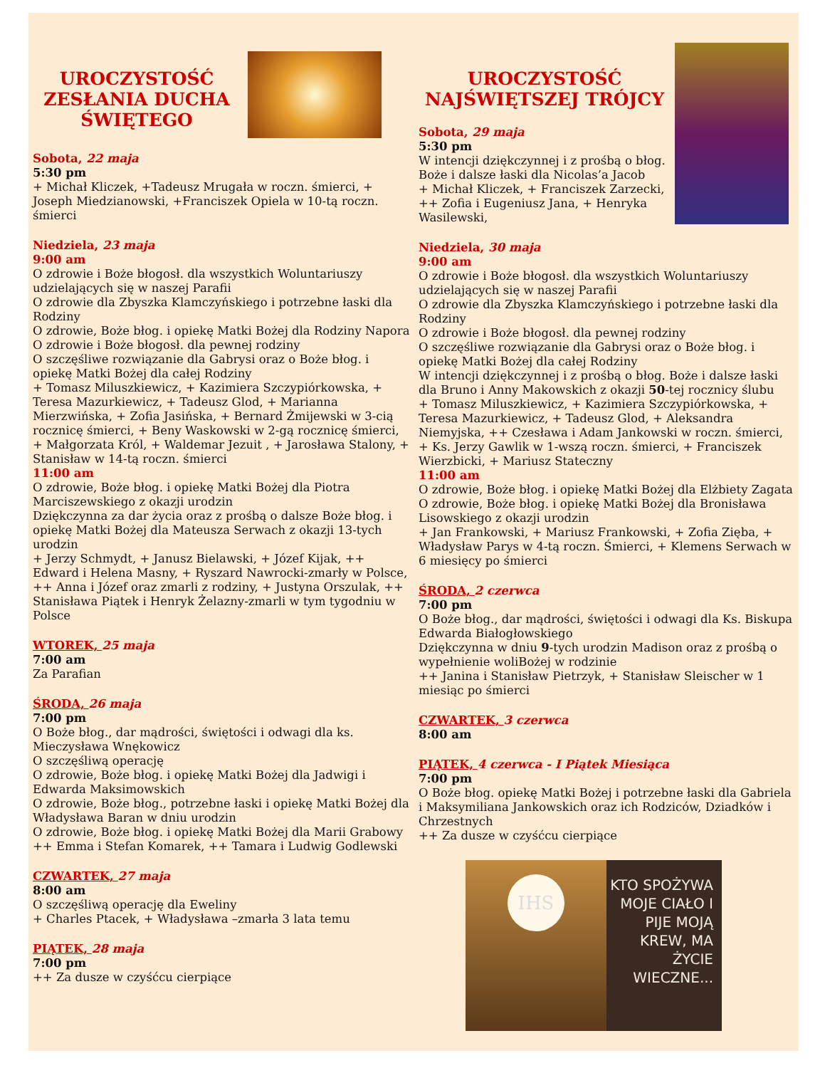UROCZYSTOŚĆ
ZESŁANIA DUCHA
ŚWIĘTEGO
Sobota, 22 maja
5:30 pm
+ Michał Kliczek, +Tadeusz Mrugała w roczn. śmierci, + Joseph Miedzianowski, +Franciszek Opiela w 10-tą roczn. śmierci
Niedziela, 23 maja
9:00 am
O zdrowie i Boże błogosł. dla wszystkich Woluntariuszy udzielających się w naszej Parafii
O zdrowie dla Zbyszka Klamczyńskiego i potrzebne łaski dla Rodziny
O zdrowie, Boże błog. i opiekę Matki Bożej dla Rodziny Napora
O zdrowie i Boże błogosł. dla pewnej rodziny
O szczęśliwe rozwiązanie dla Gabrysi oraz o Boże błog. i opiekę Matki Bożej dla całej Rodziny
+ Tomasz Miluszkiewicz, + Kazimiera Szczypiórkowska, + Teresa Mazurkiewicz, + Tadeusz Glod, + Marianna Mierzwińska, + Zofia Jasińska, + Bernard Żmijewski w 3-cią rocznicę śmierci, + Beny Waskowski w 2-gą rocznicę śmierci, + Małgorzata Król, + Waldemar Jezuit , + Jarosława Stalony, + Stanisław w 14-tą roczn. śmierci
11:00 am
O zdrowie, Boże błog. i opiekę Matki Bożej dla Piotra Marciszewskiego z okazji urodzin
Dziękczynna za dar życia oraz z prośbą o dalsze Boże błog. i opiekę Matki Bożej dla Mateusza Serwach z okazji 13-tych urodzin
+ Jerzy Schmydt, + Janusz Bielawski, + Józef Kijak, ++ Edward i Helena Masny, + Ryszard Nawrocki-zmarły w Polsce, ++ Anna i Józef oraz zmarli z rodziny, + Justyna Orszulak, ++ Stanisława Piątek i Henryk Żelazny-zmarli w tym tygodniu w Polsce
WTOREK, 25 maja
7:00 am
Za Parafian
ŚRODA, 26 maja
7:00 pm
O Boże błog., dar mądrości, świętości i odwagi dla ks. Mieczysława Wnękowicz
O szczęśliwą operację
O zdrowie, Boże błog. i opiekę Matki Bożej dla Jadwigi i Edwarda Maksimowskich
O zdrowie, Boże błog., potrzebne łaski i opiekę Matki Bożej dla Władysława Baran w dniu urodzin
O zdrowie, Boże błog. i opiekę Matki Bożej dla Marii Grabowy
++ Emma i Stefan Komarek, ++ Tamara i Ludwig Godlewski
CZWARTEK, 27 maja
8:00 am
O szczęśliwą operację dla Eweliny
+ Charles Ptacek, + Władysława –zmarła 3 lata temu
PIĄTEK, 28 maja
7:00 pm
++ Za dusze w czyśćcu cierpiące
UROCZYSTOŚĆ
NAJŚWIĘTSZEJ TRÓJCY
Sobota, 29 maja
5:30 pm
W intencji dziękczynnej i z prośbą o błog. Boże i dalsze łaski dla Nicolas’a Jacob
+ Michał Kliczek, + Franciszek Zarzecki, ++ Zofia i Eugeniusz Jana, + Henryka Wasilewski,
Niedziela, 30 maja
9:00 am
O zdrowie i Boże błogosł. dla wszystkich Woluntariuszy udzielających się w naszej Parafii
O zdrowie dla Zbyszka Klamczyńskiego i potrzebne łaski dla Rodziny
O zdrowie i Boże błogosł. dla pewnej rodziny
O szczęśliwe rozwiązanie dla Gabrysi oraz o Boże błog. i opiekę Matki Bożej dla całej Rodziny
W intencji dziękczynnej i z prośbą o błog. Boże i dalsze łaski dla Bruno i Anny Makowskich z okazji 50-tej rocznicy ślubu
+ Tomasz Miluszkiewicz, + Kazimiera Szczypiórkowska, + Teresa Mazurkiewicz, + Tadeusz Glod, + Aleksandra Niemyjska, ++ Czesława i Adam Jankowski w roczn. śmierci, + Ks. Jerzy Gawlik w 1-wszą roczn. śmierci, + Franciszek Wierzbicki, + Mariusz Stateczny
11:00 am
O zdrowie, Boże błog. i opiekę Matki Bożej dla Elżbiety Zagata
O zdrowie, Boże błog. i opiekę Matki Bożej dla Bronisława Lisowskiego z okazji urodzin
+ Jan Frankowski, + Mariusz Frankowski, + Zofia Zięba, + Władysław Parys w 4-tą roczn. Śmierci, + Klemens Serwach w 6 miesięcy po śmierci
ŚRODA, 2 czerwca
7:00 pm
O Boże błog., dar mądrości, świętości i odwagi dla Ks. Biskupa Edwarda Białogłowskiego
Dziękczynna w dniu 9-tych urodzin Madison oraz z prośbą o wypełnienie woliBożej w rodzinie
++ Janina i Stanisław Pietrzyk, + Stanisław Sleischer w 1 miesiąc po śmierci
CZWARTEK, 3 czerwca
8:00 am
PIĄTEK, 4 czerwca - I Piątek Miesiąca
7:00 pm
O Boże błog. opiekę Matki Bożej i potrzebne łaski dla Gabriela i Maksymiliana Jankowskich oraz ich Rodziców, Dziadków i Chrzestnych
++ Za dusze w czyśćcu cierpiące
IHS
KTO SPOŻYWA MOJE CIAŁO I PIJE MOJĄ KREW, MA ŻYCIE WIECZNE...